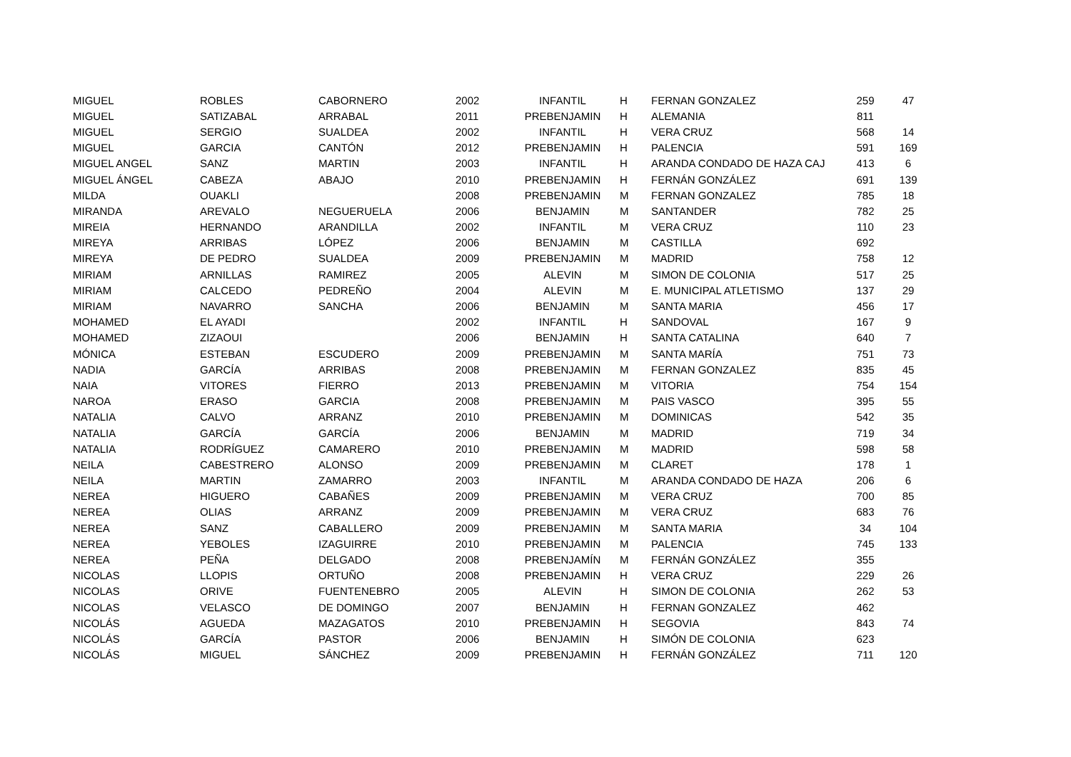| MIGUEL | ROBLES | CABORNERO | 2002 | INFANTIL | H | FERNAN GONZALEZ | 259 | 47 |
| MIGUEL | SATIZABAL | ARRABAL | 2011 | PREBENJAMIN | H | ALEMANIA | 811 | |
| MIGUEL | SERGIO | SUALDEA | 2002 | INFANTIL | H | VERA CRUZ | 568 | 14 |
| MIGUEL | GARCIA | CANTÓN | 2012 | PREBENJAMIN | H | PALENCIA | 591 | 169 |
| MIGUEL ANGEL | SANZ | MARTIN | 2003 | INFANTIL | H | ARANDA CONDADO DE HAZA CAJ | 413 | 6 |
| MIGUEL ÁNGEL | CABEZA | ABAJO | 2010 | PREBENJAMIN | H | FERNÁN GONZÁLEZ | 691 | 139 |
| MILDA | OUAKLI | | 2008 | PREBENJAMIN | M | FERNAN GONZALEZ | 785 | 18 |
| MIRANDA | AREVALO | NEGUERUELA | 2006 | BENJAMIN | M | SANTANDER | 782 | 25 |
| MIREIA | HERNANDO | ARANDILLA | 2002 | INFANTIL | M | VERA CRUZ | 110 | 23 |
| MIREYA | ARRIBAS | LÓPEZ | 2006 | BENJAMIN | M | CASTILLA | 692 | |
| MIREYA | DE PEDRO | SUALDEA | 2009 | PREBENJAMIN | M | MADRID | 758 | 12 |
| MIRIAM | ARNILLAS | RAMIREZ | 2005 | ALEVIN | M | SIMON DE COLONIA | 517 | 25 |
| MIRIAM | CALCEDO | PEDREÑO | 2004 | ALEVIN | M | E. MUNICIPAL ATLETISMO | 137 | 29 |
| MIRIAM | NAVARRO | SANCHA | 2006 | BENJAMIN | M | SANTA MARIA | 456 | 17 |
| MOHAMED | EL AYADI | | 2002 | INFANTIL | H | SANDOVAL | 167 | 9 |
| MOHAMED | ZIZAOUI | | 2006 | BENJAMIN | H | SANTA CATALINA | 640 | 7 |
| MÓNICA | ESTEBAN | ESCUDERO | 2009 | PREBENJAMIN | M | SANTA MARÍA | 751 | 73 |
| NADIA | GARCÍA | ARRIBAS | 2008 | PREBENJAMIN | M | FERNAN GONZALEZ | 835 | 45 |
| NAIA | VITORES | FIERRO | 2013 | PREBENJAMIN | M | VITORIA | 754 | 154 |
| NAROA | ERASO | GARCIA | 2008 | PREBENJAMIN | M | PAIS VASCO | 395 | 55 |
| NATALIA | CALVO | ARRANZ | 2010 | PREBENJAMIN | M | DOMINICAS | 542 | 35 |
| NATALIA | GARCÍA | GARCÍA | 2006 | BENJAMIN | M | MADRID | 719 | 34 |
| NATALIA | RODRÍGUEZ | CAMARERO | 2010 | PREBENJAMIN | M | MADRID | 598 | 58 |
| NEILA | CABESTRERO | ALONSO | 2009 | PREBENJAMIN | M | CLARET | 178 | 1 |
| NEILA | MARTIN | ZAMARRO | 2003 | INFANTIL | M | ARANDA CONDADO DE HAZA | 206 | 6 |
| NEREA | HIGUERO | CABAÑES | 2009 | PREBENJAMIN | M | VERA CRUZ | 700 | 85 |
| NEREA | OLIAS | ARRANZ | 2009 | PREBENJAMIN | M | VERA CRUZ | 683 | 76 |
| NEREA | SANZ | CABALLERO | 2009 | PREBENJAMIN | M | SANTA MARIA | 34 | 104 |
| NEREA | YEBOLES | IZAGUIRRE | 2010 | PREBENJAMIN | M | PALENCIA | 745 | 133 |
| NEREA | PEÑA | DELGADO | 2008 | PREBENJAMÍN | M | FERNÁN GONZÁLEZ | 355 | |
| NICOLAS | LLOPIS | ORTUÑO | 2008 | PREBENJAMIN | H | VERA CRUZ | 229 | 26 |
| NICOLAS | ORIVE | FUENTENEBRO | 2005 | ALEVIN | H | SIMON DE COLONIA | 262 | 53 |
| NICOLAS | VELASCO | DE DOMINGO | 2007 | BENJAMIN | H | FERNAN GONZALEZ | 462 | |
| NICOLÁS | AGUEDA | MAZAGATOS | 2010 | PREBENJAMIN | H | SEGOVIA | 843 | 74 |
| NICOLÁS | GARCÍA | PASTOR | 2006 | BENJAMIN | H | SIMÓN DE COLONIA | 623 | |
| NICOLÁS | MIGUEL | SÁNCHEZ | 2009 | PREBENJAMIN | H | FERNÁN GONZÁLEZ | 711 | 120 |